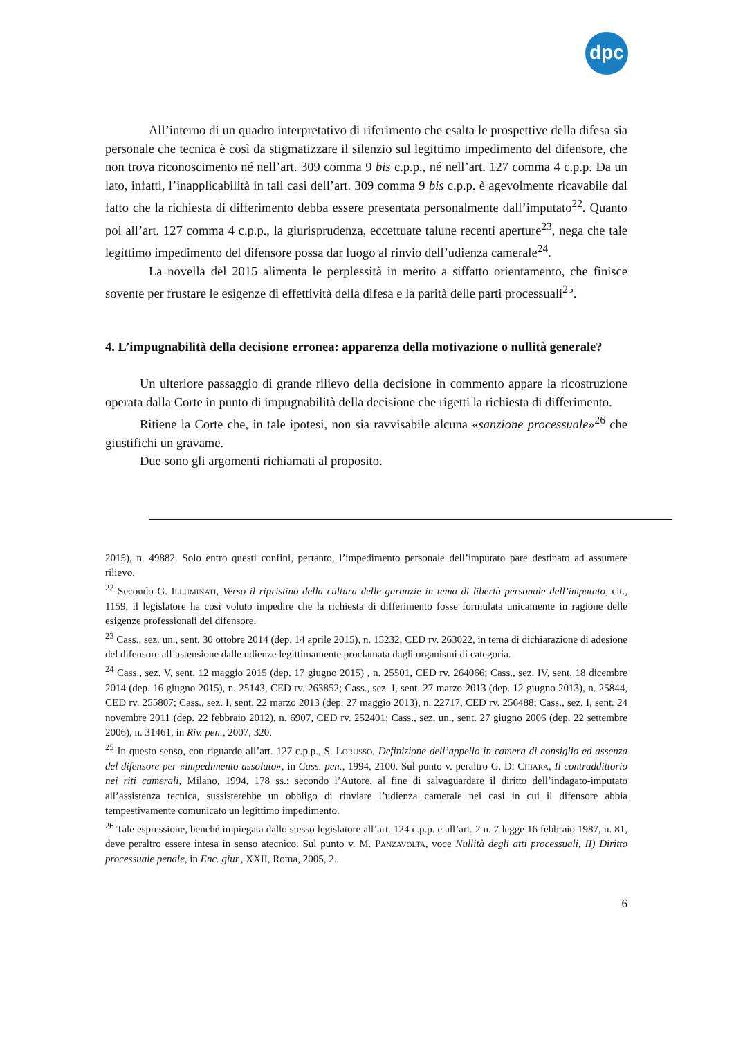dpc
All’interno di un quadro interpretativo di riferimento che esalta le prospettive della difesa sia personale che tecnica è così da stigmatizzare il silenzio sul legittimo impedimento del difensore, che non trova riconoscimento né nell’art. 309 comma 9 bis c.p.p., né nell’art. 127 comma 4 c.p.p. Da un lato, infatti, l’inapplicabilità in tali casi dell’art. 309 comma 9 bis c.p.p. è agevolmente ricavabile dal fatto che la richiesta di differimento debba essere presentata personalmente dall’imputato<sup>22</sup>. Quanto poi all’art. 127 comma 4 c.p.p., la giurisprudenza, eccettuate talune recenti aperture<sup>23</sup>, nega che tale legittimo impedimento del difensore possa dar luogo al rinvio dell’udienza camerale<sup>24</sup>.
La novella del 2015 alimenta le perplessità in merito a siffatto orientamento, che finisce sovente per frustare le esigenze di effettività della difesa e la parità delle parti processuali<sup>25</sup>.
4. L’impugnabilità della decisione erronea: apparenza della motivazione o nullità generale?
Un ulteriore passaggio di grande rilievo della decisione in commento appare la ricostruzione operata dalla Corte in punto di impugnabilità della decisione che rigetti la richiesta di differimento.
Ritiene la Corte che, in tale ipotesi, non sia ravvisabile alcuna «sanzione processuale»<sup>26</sup> che giustifichi un gravame.
Due sono gli argomenti richiamati al proposito.
2015), n. 49882. Solo entro questi confini, pertanto, l’impedimento personale dell’imputato pare destinato ad assumere rilievo.
<sup>22</sup> Secondo G. Illuminati, Verso il ripristino della cultura delle garanzie in tema di libertà personale dell’imputato, cit., 1159, il legislatore ha così voluto impedire che la richiesta di differimento fosse formulata unicamente in ragione delle esigenze professionali del difensore.
<sup>23</sup> Cass., sez. un., sent. 30 ottobre 2014 (dep. 14 aprile 2015), n. 15232, CED rv. 263022, in tema di dichiarazione di adesione del difensore all’astensione dalle udienze legittimamente proclamata dagli organismi di categoria.
<sup>24</sup> Cass., sez. V, sent. 12 maggio 2015 (dep. 17 giugno 2015) , n. 25501, CED rv. 264066; Cass., sez. IV, sent. 18 dicembre 2014 (dep. 16 giugno 2015), n. 25143, CED rv. 263852; Cass., sez. I, sent. 27 marzo 2013 (dep. 12 giugno 2013), n. 25844, CED rv. 255807; Cass., sez. I, sent. 22 marzo 2013 (dep. 27 maggio 2013), n. 22717, CED rv. 256488; Cass., sez. I, sent. 24 novembre 2011 (dep. 22 febbraio 2012), n. 6907, CED rv. 252401; Cass., sez. un., sent. 27 giugno 2006 (dep. 22 settembre 2006), n. 31461, in Riv. pen., 2007, 320.
<sup>25</sup> In questo senso, con riguardo all’art. 127 c.p.p., S. Lorusso, Definizione dell’appello in camera di consiglio ed assenza del difensore per «impedimento assoluto», in Cass. pen., 1994, 2100. Sul punto v. peraltro G. Di Chiara, Il contraddittorio nei riti camerali, Milano, 1994, 178 ss.: secondo l’Autore, al fine di salvaguardare il diritto dell’indagato-imputato all’assistenza tecnica, sussisterebbe un obbligo di rinviare l’udienza camerale nei casi in cui il difensore abbia tempestivamente comunicato un legittimo impedimento.
<sup>26</sup> Tale espressione, benché impiegata dallo stesso legislatore all’art. 124 c.p.p. e all’art. 2 n. 7 legge 16 febbraio 1987, n. 81, deve peraltro essere intesa in senso atecnico. Sul punto v. M. Panzavolta, voce Nullità degli atti processuali, II) Diritto processuale penale, in Enc. giur., XXII, Roma, 2005, 2.
6